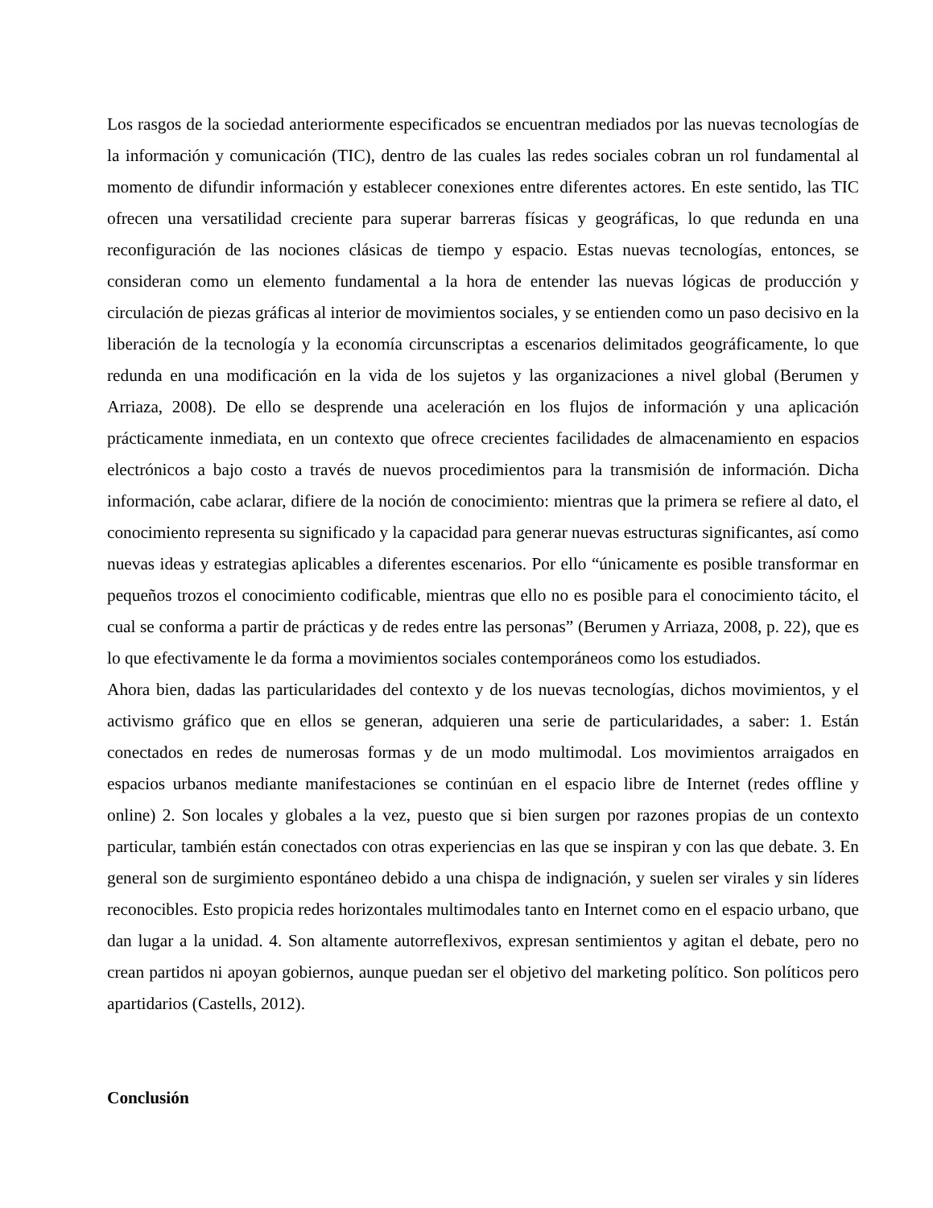Los rasgos de la sociedad anteriormente especificados se encuentran mediados por las nuevas tecnologías de la información y comunicación (TIC), dentro de las cuales las redes sociales cobran un rol fundamental al momento de difundir información y establecer conexiones entre diferentes actores. En este sentido, las TIC ofrecen una versatilidad creciente para superar barreras físicas y geográficas, lo que redunda en una reconfiguración de las nociones clásicas de tiempo y espacio. Estas nuevas tecnologías, entonces, se consideran como un elemento fundamental a la hora de entender las nuevas lógicas de producción y circulación de piezas gráficas al interior de movimientos sociales, y se entienden como un paso decisivo en la liberación de la tecnología y la economía circunscriptas a escenarios delimitados geográficamente, lo que redunda en una modificación en la vida de los sujetos y las organizaciones a nivel global (Berumen y Arriaza, 2008). De ello se desprende una aceleración en los flujos de información y una aplicación prácticamente inmediata, en un contexto que ofrece crecientes facilidades de almacenamiento en espacios electrónicos a bajo costo a través de nuevos procedimientos para la transmisión de información. Dicha información, cabe aclarar, difiere de la noción de conocimiento: mientras que la primera se refiere al dato, el conocimiento representa su significado y la capacidad para generar nuevas estructuras significantes, así como nuevas ideas y estrategias aplicables a diferentes escenarios. Por ello “únicamente es posible transformar en pequeños trozos el conocimiento codificable, mientras que ello no es posible para el conocimiento tácito, el cual se conforma a partir de prácticas y de redes entre las personas” (Berumen y Arriaza, 2008, p. 22), que es lo que efectivamente le da forma a movimientos sociales contemporáneos como los estudiados.
Ahora bien, dadas las particularidades del contexto y de los nuevas tecnologías, dichos movimientos, y el activismo gráfico que en ellos se generan, adquieren una serie de particularidades, a saber: 1. Están conectados en redes de numerosas formas y de un modo multimodal. Los movimientos arraigados en espacios urbanos mediante manifestaciones se continúan en el espacio libre de Internet (redes offline y online) 2. Son locales y globales a la vez, puesto que si bien surgen por razones propias de un contexto particular, también están conectados con otras experiencias en las que se inspiran y con las que debate. 3. En general son de surgimiento espontáneo debido a una chispa de indignación, y suelen ser virales y sin líderes reconocibles. Esto propicia redes horizontales multimodales tanto en Internet como en el espacio urbano, que dan lugar a la unidad. 4. Son altamente autorreflexivos, expresan sentimientos y agitan el debate, pero no crean partidos ni apoyan gobiernos, aunque puedan ser el objetivo del marketing político. Son políticos pero apartidarios (Castells, 2012).
Conclusión